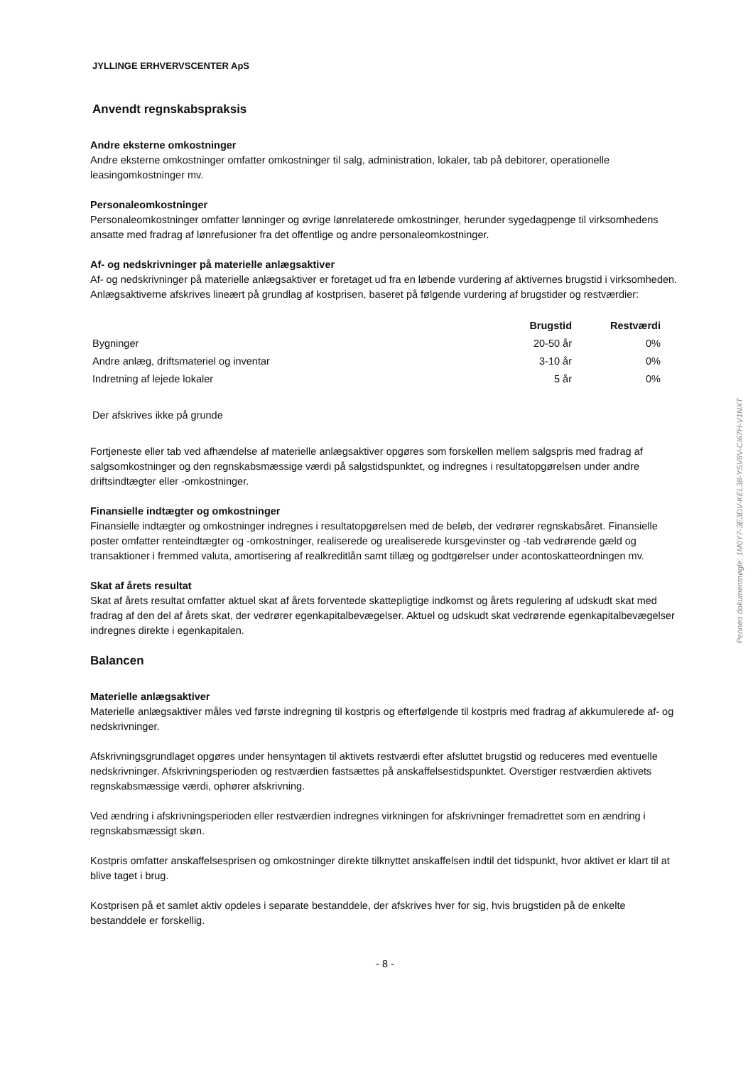JYLLINGE ERHVERVSCENTER ApS
Anvendt regnskabspraksis
Andre eksterne omkostninger
Andre eksterne omkostninger omfatter omkostninger til salg, administration, lokaler, tab på debitorer, operationelle leasingomkostninger mv.
Personaleomkostninger
Personaleomkostninger omfatter lønninger og øvrige lønrelaterede omkostninger, herunder sygedagpenge til virksomhedens ansatte med fradrag af lønrefusioner fra det offentlige og andre personaleomkostninger.
Af- og nedskrivninger på materielle anlægsaktiver
Af- og nedskrivninger på materielle anlægsaktiver er foretaget ud fra en løbende vurdering af aktivernes brugstid i virksomheden. Anlægsaktiverne afskrives lineært på grundlag af kostprisen, baseret på følgende vurdering af brugstider og restværdier:
| | Brugstid | Restværdi |
| --- | --- | --- |
| Bygninger | 20-50 år | 0% |
| Andre anlæg, driftsmateriel og inventar | 3-10 år | 0% |
| Indretning af lejede lokaler | 5 år | 0% |
Der afskrives ikke på grunde
Fortjeneste eller tab ved afhændelse af materielle anlægsaktiver opgøres som forskellen mellem salgspris med fradrag af salgsomkostninger og den regnskabsmæssige værdi på salgstidspunktet, og indregnes i resultatopgørelsen under andre driftsindtægter eller -omkostninger.
Finansielle indtægter og omkostninger
Finansielle indtægter og omkostninger indregnes i resultatopgørelsen med de beløb, der vedrører regnskabsåret. Finansielle poster omfatter renteindtægter og -omkostninger, realiserede og urealiserede kursgevinster og -tab vedrørende gæld og transaktioner i fremmed valuta, amortisering af realkreditlån samt tillæg og godtgørelser under acontoskatteordningen mv.
Skat af årets resultat
Skat af årets resultat omfatter aktuel skat af årets forventede skattepligtige indkomst og årets regulering af udskudt skat med fradrag af den del af årets skat, der vedrører egenkapitalbevægelser. Aktuel og udskudt skat vedrørende egenkapitalbevægelser indregnes direkte i egenkapitalen.
Balancen
Materielle anlægsaktiver
Materielle anlægsaktiver måles ved første indregning til kostpris og efterfølgende til kostpris med fradrag af akkumulerede af- og nedskrivninger.
Afskrivningsgrundlaget opgøres under hensyntagen til aktivets restværdi efter afsluttet brugstid og reduceres med eventuelle nedskrivninger. Afskrivningsperioden og restværdien fastsættes på anskaffelsestidspunktet. Overstiger restværdien aktivets regnskabsmæssige værdi, ophører afskrivning.
Ved ændring i afskrivningsperioden eller restværdien indregnes virkningen for afskrivninger fremadrettet som en ændring i regnskabsmæssigt skøn.
Kostpris omfatter anskaffelsesprisen og omkostninger direkte tilknyttet anskaffelsen indtil det tidspunkt, hvor aktivet er klart til at blive taget i brug.
Kostprisen på et samlet aktiv opdeles i separate bestanddele, der afskrives hver for sig, hvis brugstiden på de enkelte bestanddele er forskellig.
- 8 -
Penneo dokumentnøgle: 1M0Y7-3E3DV-KEL38-YSV8V-CI67H-V1NXT